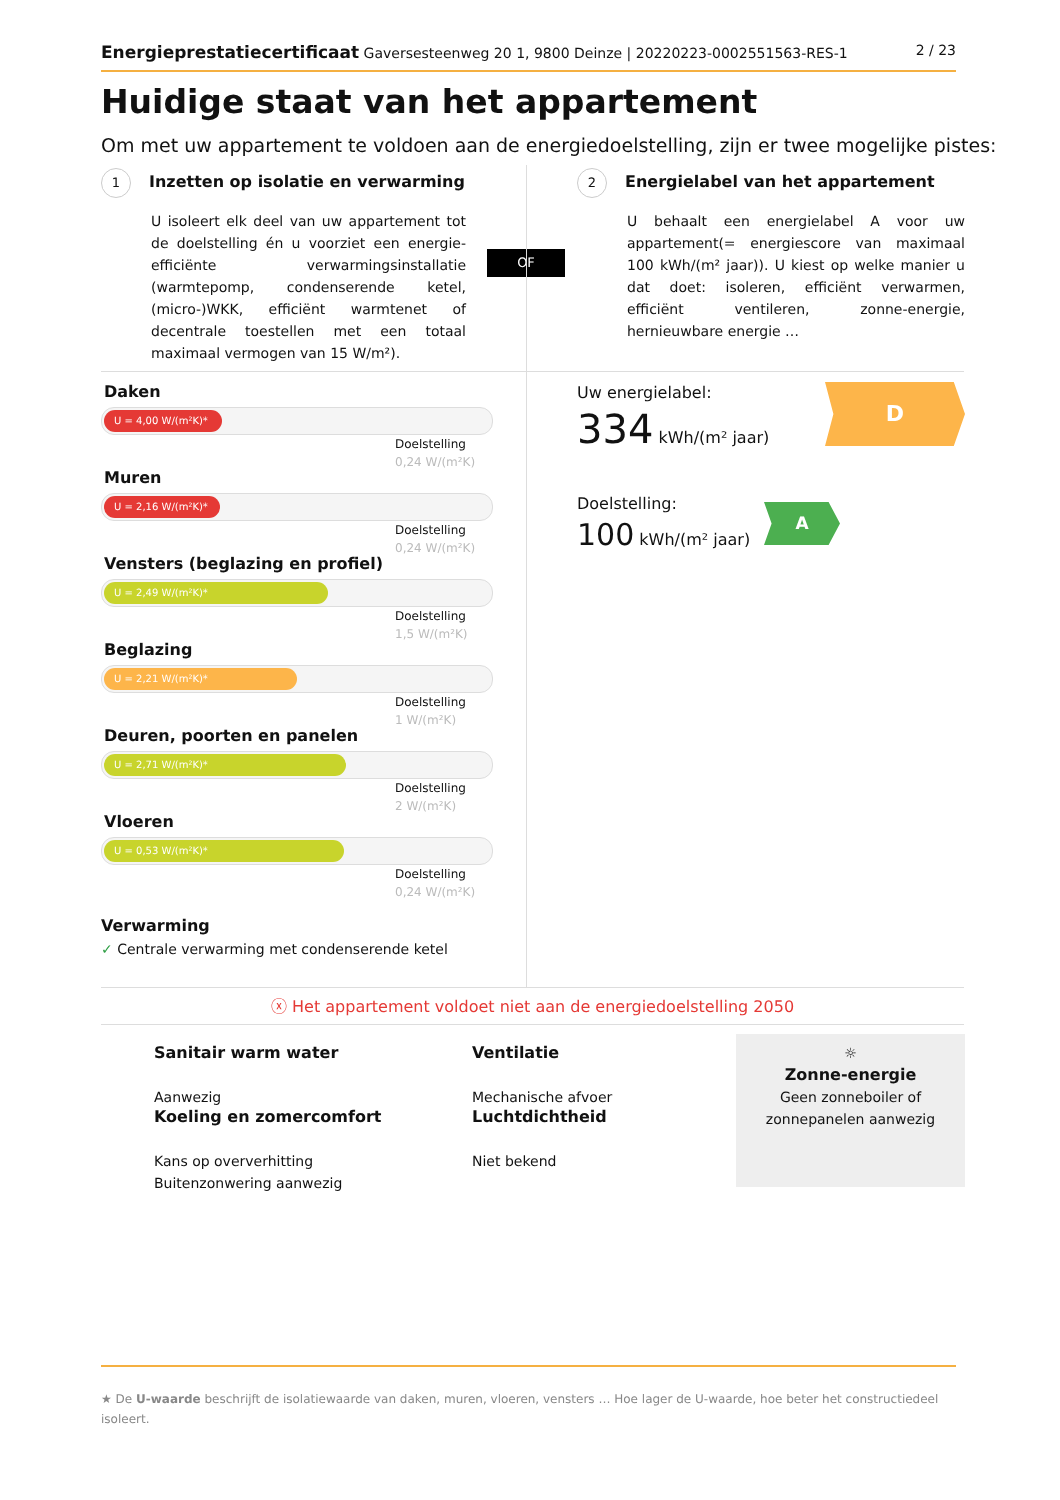Energieprestatiecertificaat Gaversesteenweg 20 1, 9800 Deinze | 20220223-0002551563-RES-1 2 / 23
Huidige staat van het appartement
Om met uw appartement te voldoen aan de energiedoelstelling, zijn er twee mogelijke pistes:
1 Inzetten op isolatie en verwarming
U isoleert elk deel van uw appartement tot de doelstelling én u voorziet een energie-efficiënte verwarmingsinstallatie (warmtepomp, condenserende ketel, (micro-)WKK, efficiënt warmtenet of decentrale toestellen met een totaal maximaal vermogen van 15 W/m²).
OF
2 Energielabel van het appartement
U behaalt een energielabel A voor uw appartement(= energiescore van maximaal 100 kWh/(m² jaar)). U kiest op welke manier u dat doet: isoleren, efficiënt verwarmen, efficiënt ventileren, zonne-energie, hernieuwbare energie …
Daken
U = 4,00 W/(m²K)*
Doelstelling
0,24 W/(m²K)
Muren
U = 2,16 W/(m²K)*
Doelstelling
0,24 W/(m²K)
Vensters (beglazing en profiel)
U = 2,49 W/(m²K)*
Doelstelling
1,5 W/(m²K)
Beglazing
U = 2,21 W/(m²K)*
Doelstelling
1 W/(m²K)
Deuren, poorten en panelen
U = 2,71 W/(m²K)*
Doelstelling
2 W/(m²K)
Vloeren
U = 0,53 W/(m²K)*
Doelstelling
0,24 W/(m²K)
Verwarming
✓ Centrale verwarming met condenserende ketel
Uw energielabel:
334 kWh/(m² jaar)
D
Doelstelling:
100 kWh/(m² jaar)
A
ⓧ Het appartement voldoet niet aan de energiedoelstelling 2050
Sanitair warm water
Aanwezig
Koeling en zomercomfort
Kans op oververhitting
Buitenzonwering aanwezig
Ventilatie
Mechanische afvoer
Luchtdichtheid
Niet bekend
☼
Zonne-energie
Geen zonneboiler of zonnepanelen aanwezig
★ De U-waarde beschrijft de isolatiewaarde van daken, muren, vloeren, vensters … Hoe lager de U-waarde, hoe beter het constructiedeel isoleert.